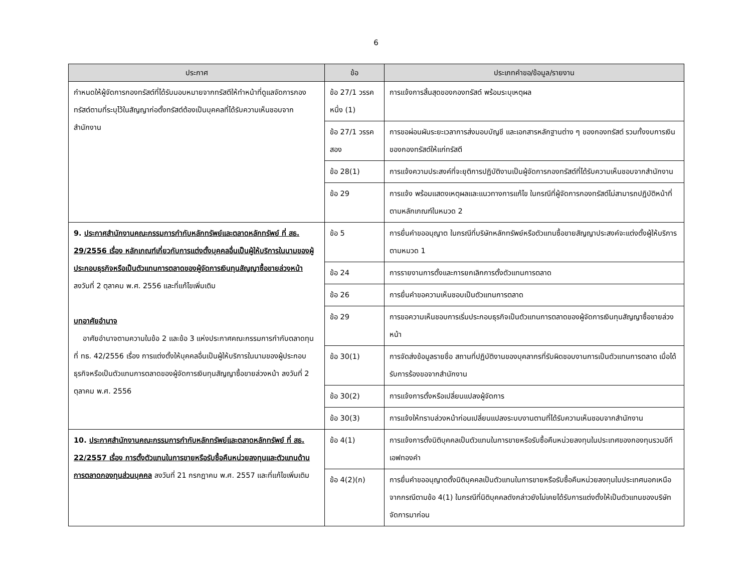6
| ประกาศ | ข้อ | ประเภทคำขอ/ข้อมูล/รายงาน |
| --- | --- | --- |
| กำหนดให้ผู้จัดการกองทรัสต์ที่ได้รับมอบหมายจากทรัสตีให้ทำหน้าที่ดูแลจัดการกองทรัสต์ตามที่ระบุไว้ในสัญญาก่อตั้งทรัสต์ต้องเป็นบุคคลที่ได้รับความเห็นชอบจากสำนักงาน | ข้อ 27/1 วรรคหนึ่ง (1) | การแจ้งการสิ้นสุดของกองทรัสต์ พร้อมระบุเหตุผล |
| | ข้อ 27/1 วรรคสอง | การขอผ่อนผันระยะเวลาการส่งมอบบัญชี และเอกสารหลักฐานต่าง ๆ ของกองทรัสต์ รวมทั้งงบการเงินของกองทรัสต์ให้แก่ทรัสตี |
| | ข้อ 28(1) | การแจ้งความประสงค์ที่จะยุติการปฏิบัติงานเป็นผู้จัดการกองทรัสต์ที่ได้รับความเห็นชอบจากสำนักงาน |
| | ข้อ 29 | การแจ้ง พร้อมแสดงเหตุผลและแนวทางการแก้ไข ในกรณีที่ผู้จัดการกองทรัสต์ไม่สามารถปฏิบัติหน้าที่ตามหลักเกณฑ์ในหมวด 2 |
| 9. ประกาศสำนักงานคณะกรรมการกำกับหลักทรัพย์และตลาดหลักทรัพย์ ที่ สธ. 29/2556 เรื่อง หลักเกณฑ์เกี่ยวกับการแต่งตั้งบุคคลอื่นเป็นผู้ให้บริการในนามของผู้ประกอบธุรกิจหรือเป็นตัวแทนการตลาดของผู้จัดการเงินทุนสัญญาซื้อขายล่วงหน้า ลงวันที่ 2 ตุลาคม พ.ศ. 2556 และที่แก้ไขเพิ่มเติม บทอาศัยอำนาจ อาศัยอำนาจตามความในข้อ 2 และข้อ 3 แห่งประกาศคณะกรรมการกำกับตลาดทุน ที่ ทธ. 42/2556 เรื่อง การแต่งตั้งให้บุคคลอื่นเป็นผู้ให้บริการในนามของผู้ประกอบธุรกิจหรือเป็นตัวแทนการตลาดของผู้จัดการเงินทุนสัญญาซื้อขายล่วงหน้า ลงวันที่ 2 ตุลาคม พ.ศ. 2556 | ข้อ 5 | การยื่นคำขออนุญาต ในกรณีที่บริษัทหลักทรัพย์หรือตัวแทนซื้อขายสัญญาประสงค์จะแต่งตั้งผู้ให้บริการตามหมวด 1 |
| | ข้อ 24 | การรายงานการตั้งและการยกเลิกการตั้งตัวแทนการตลาด |
| | ข้อ 26 | การยื่นคำขอความเห็นชอบเป็นตัวแทนการตลาด |
| | ข้อ 29 | การขอความเห็นชอบการเริ่มประกอบธุรกิจเป็นตัวแทนการตลาดของผู้จัดการเงินทุนสัญญาซื้อขายล่วงหน้า |
| | ข้อ 30(1) | การจัดส่งข้อมูลรายชื่อ สถานที่ปฏิบัติงานของบุคลากรที่รับผิดชอบงานการเป็นตัวแทนการตลาด เมื่อได้รับการร้องขอจากสำนักงาน |
| | ข้อ 30(2) | การแจ้งการตั้งหรือเปลี่ยนแปลงผู้จัดการ |
| | ข้อ 30(3) | การแจ้งให้ทราบล่วงหน้าก่อนเปลี่ยนแปลงระบบงานตามที่ได้รับความเห็นชอบจากสำนักงาน |
| 10. ประกาศสำนักงานคณะกรรมการกำกับหลักทรัพย์และตลาดหลักทรัพย์ ที่ สธ. 22/2557 เรื่อง การตั้งตัวแทนในการขายหรือรับซื้อคืนหน่วยลงทุนและตัวแทนด้านการตลาดกองทุนส่วนบุคคล ลงวันที่ 21 กรกฎาคม พ.ศ. 2557 และที่แก้ไขเพิ่มเติม | ข้อ 4(1) | การแจ้งการตั้งนิติบุคคลเป็นตัวแทนในการขายหรือรับซื้อคืนหน่วยลงทุนในประเทศของกองทุนรวมอีทีเอฟทองคำ |
| | ข้อ 4(2)(ก) | การยื่นคำขออนุญาตตั้งนิติบุคคลเป็นตัวแทนในการขายหรือรับซื้อคืนหน่วยลงทุนในประเทศนอกเหนือจากกรณีตามข้อ 4(1) ในกรณีที่นิติบุคคลดังกล่าวยังไม่เคยได้รับการแต่งตั้งให้เป็นตัวแทนของบริษัทจัดการมาก่อน |